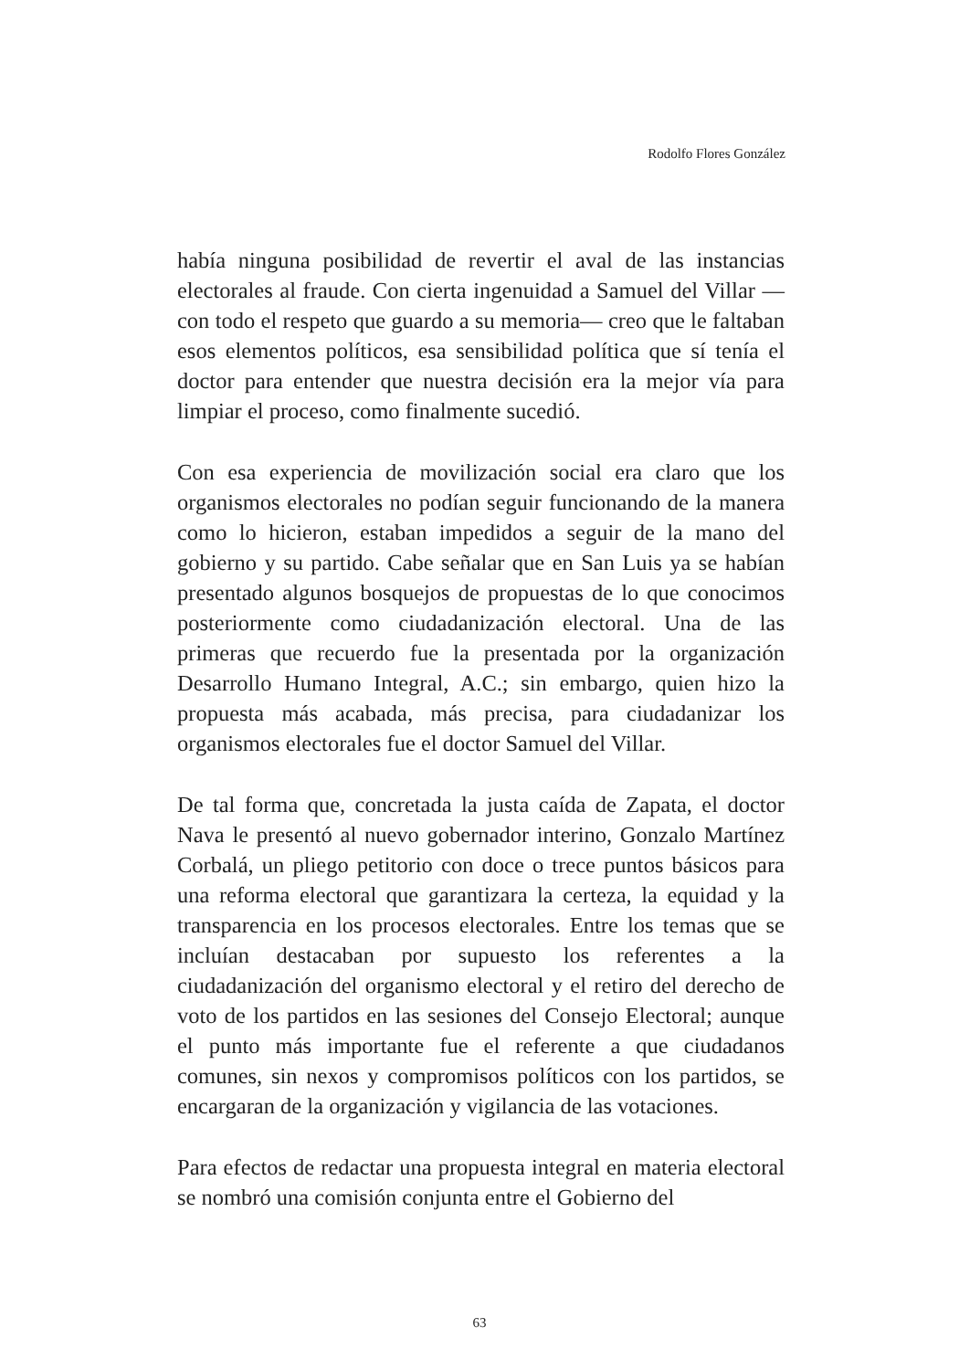Rodolfo Flores González
había ninguna posibilidad de revertir el aval de las instancias electorales al fraude. Con cierta ingenuidad a Samuel del Villar —con todo el respeto que guardo a su memoria— creo que le faltaban esos elementos políticos, esa sensibilidad política que sí tenía el doctor para entender que nuestra decisión era la mejor vía para limpiar el proceso, como finalmente sucedió.
Con esa experiencia de movilización social era claro que los organismos electorales no podían seguir funcionando de la manera como lo hicieron, estaban impedidos a seguir de la mano del gobierno y su partido. Cabe señalar que en San Luis ya se habían presentado algunos bosquejos de propuestas de lo que conocimos posteriormente como ciudadanización electoral. Una de las primeras que recuerdo fue la presentada por la organización Desarrollo Humano Integral, A.C.; sin embargo, quien hizo la propuesta más acabada, más precisa, para ciudadanizar los organismos electorales fue el doctor Samuel del Villar.
De tal forma que, concretada la justa caída de Zapata, el doctor Nava le presentó al nuevo gobernador interino, Gonzalo Martínez Corbalá, un pliego petitorio con doce o trece puntos básicos para una reforma electoral que garantizara la certeza, la equidad y la transparencia en los procesos electorales. Entre los temas que se incluían destacaban por supuesto los referentes a la ciudadanización del organismo electoral y el retiro del derecho de voto de los partidos en las sesiones del Consejo Electoral; aunque el punto más importante fue el referente a que ciudadanos comunes, sin nexos y compromisos políticos con los partidos, se encargaran de la organización y vigilancia de las votaciones.
Para efectos de redactar una propuesta integral en materia electoral se nombró una comisión conjunta entre el Gobierno del
63